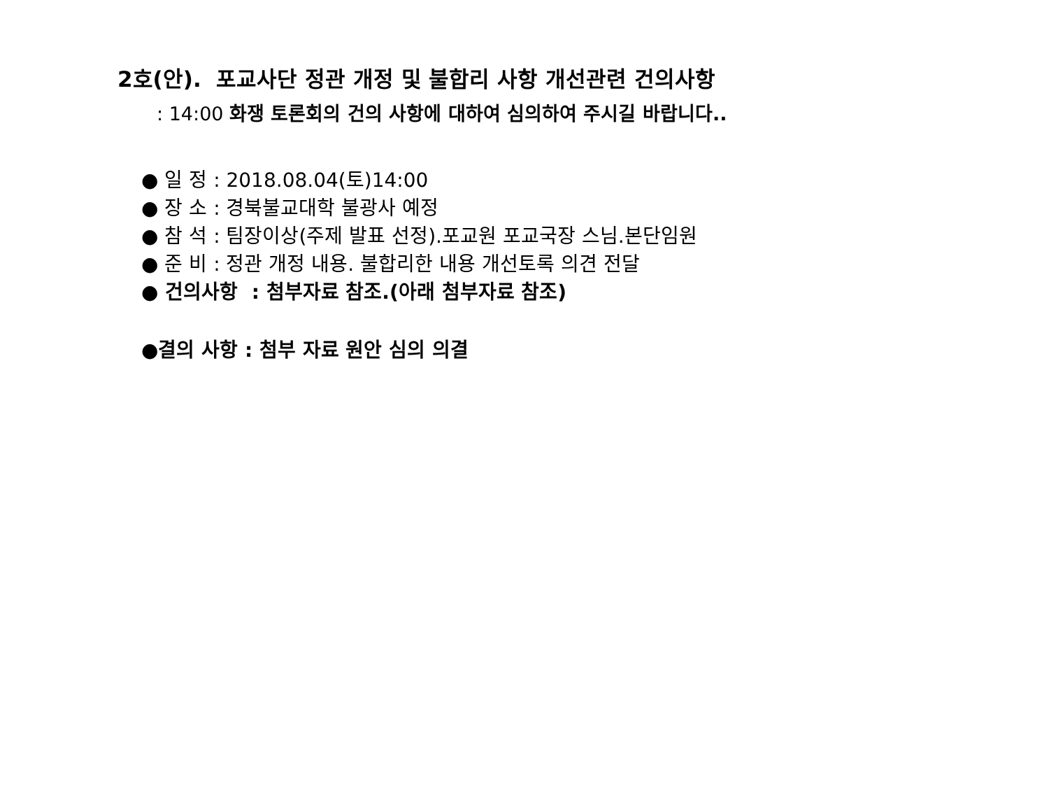2호(안). 포교사단 정관 개정 및 불합리 사항 개선관련 건의사항
: 14:00 화쟁 토론회의 건의 사항에 대하여 심의하여 주시길 바랍니다..
● 일 정 : 2018.08.04(토)14:00
● 장 소 : 경북불교대학 불광사 예정
● 참 석 : 팀장이상(주제 발표 선정).포교원 포교국장 스님.본단임원
● 준 비 : 정관 개정 내용. 불합리한 내용 개선토록 의견 전달
● 건의사항 : 첨부자료 참조.(아래 첨부자료 참조)
●결의 사항 : 첨부 자료 원안 심의 의결